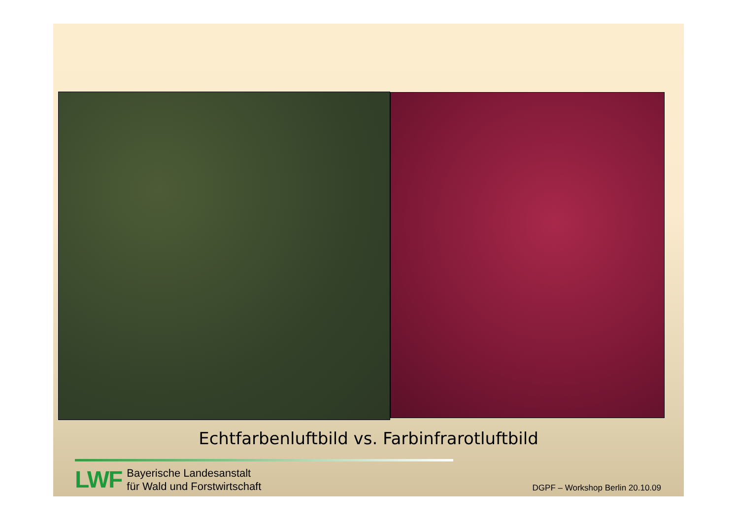Echtfarbenluftbild vs. Farbinfrarotluftbild
LWF
Bayerische Landesanstalt
für Wald und Forstwirtschaft
DGPF – Workshop Berlin 20.10.09